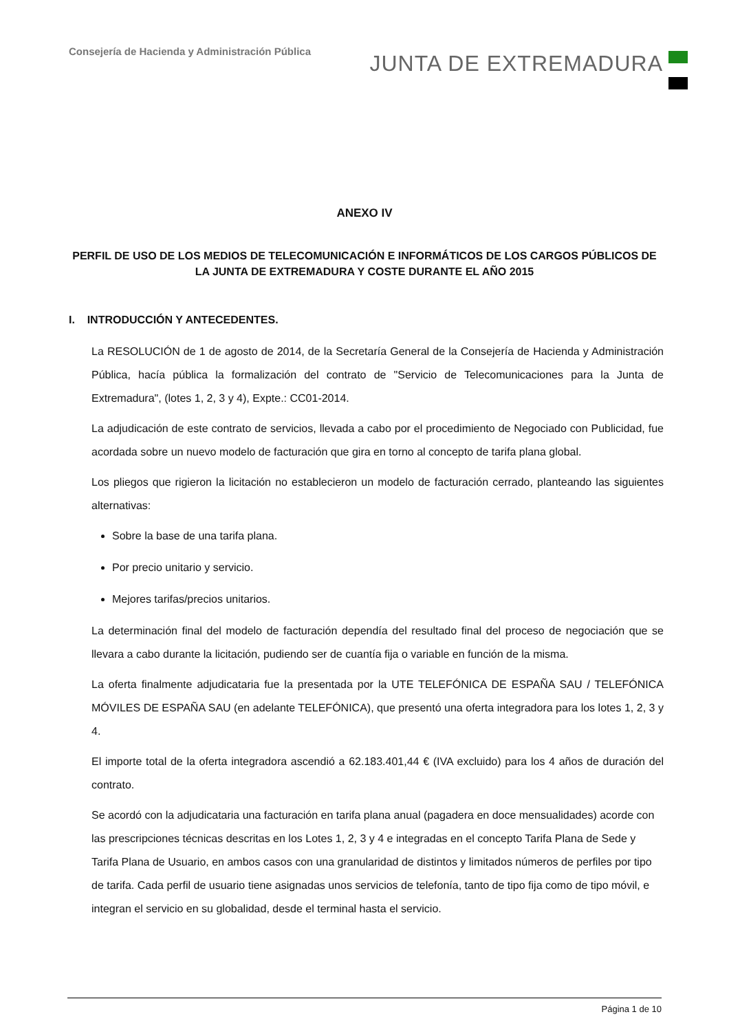Consejería de Hacienda y Administración Pública
JUNTA DE EXTREMADURA
ANEXO IV
PERFIL DE USO DE LOS MEDIOS DE TELECOMUNICACIÓN E INFORMÁTICOS DE LOS CARGOS PÚBLICOS DE LA JUNTA DE EXTREMADURA Y COSTE DURANTE EL AÑO 2015
I. INTRODUCCIÓN Y ANTECEDENTES.
La RESOLUCIÓN de 1 de agosto de 2014, de la Secretaría General de la Consejería de Hacienda y Administración Pública, hacía pública la formalización del contrato de "Servicio de Telecomunicaciones para la Junta de Extremadura", (lotes 1, 2, 3 y 4), Expte.: CC01-2014.
La adjudicación de este contrato de servicios, llevada a cabo por el procedimiento de Negociado con Publicidad, fue acordada sobre un nuevo modelo de facturación que gira en torno al concepto de tarifa plana global.
Los pliegos que rigieron la licitación no establecieron un modelo de facturación cerrado, planteando las siguientes alternativas:
Sobre la base de una tarifa plana.
Por precio unitario y servicio.
Mejores tarifas/precios unitarios.
La determinación final del modelo de facturación dependía del resultado final del proceso de negociación que se llevara a cabo durante la licitación, pudiendo ser de cuantía fija o variable en función de la misma.
La oferta finalmente adjudicataria fue la presentada por la UTE TELEFÓNICA DE ESPAÑA SAU / TELEFÓNICA MÓVILES DE ESPAÑA SAU (en adelante TELEFÓNICA), que presentó una oferta integradora para los lotes 1, 2, 3 y 4.
El importe total de la oferta integradora ascendió a 62.183.401,44 € (IVA excluido) para los 4 años de duración del contrato.
Se acordó con la adjudicataria una facturación en tarifa plana anual (pagadera en doce mensualidades) acorde con las prescripciones técnicas descritas en los Lotes 1, 2, 3 y 4 e integradas en el concepto Tarifa Plana de Sede y Tarifa Plana de Usuario, en ambos casos con una granularidad de distintos y limitados números de perfiles por tipo de tarifa. Cada perfil de usuario tiene asignadas unos servicios de telefonía, tanto de tipo fija como de tipo móvil, e integran el servicio en su globalidad, desde el terminal hasta el servicio.
Página 1 de 10